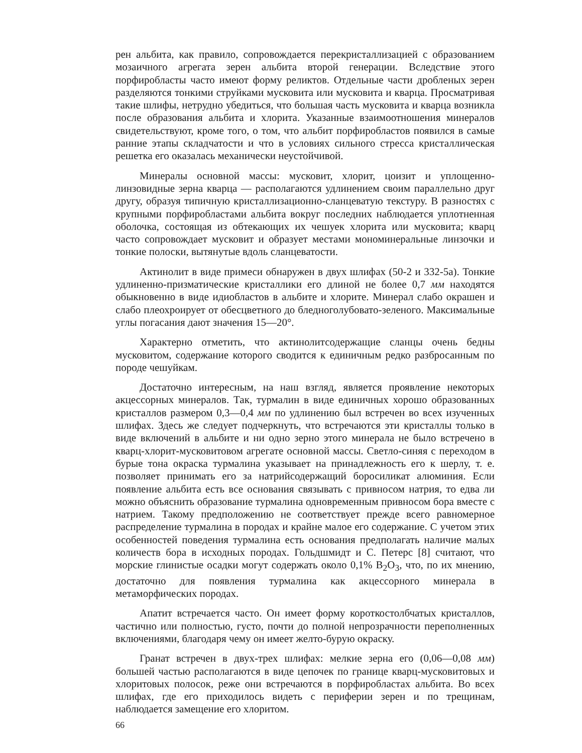рен альбита, как правило, сопровождается перекристаллизацией с образованием мозаичного агрегата зерен альбита второй генерации. Вследствие этого порфиробласты часто имеют форму реликтов. Отдельные части дробленых зерен разделяются тонкими струйками мусковита или мусковита и кварца. Просматривая такие шлифы, нетрудно убедиться, что большая часть мусковита и кварца возникла после образования альбита и хлорита. Указанные взаимоотношения минералов свидетельствуют, кроме того, о том, что альбит порфиробластов появился в самые ранние этапы складчатости и что в условиях сильного стресса кристаллическая решетка его оказалась механически неустойчивой.
Минералы основной массы: мусковит, хлорит, цоизит и уплощенно-линзовидные зерна кварца — располагаются удлинением своим параллельно друг другу, образуя типичную кристаллизационно-сланцеватую текстуру. В разностях с крупными порфиробластами альбита вокруг последних наблюдается уплотненная оболочка, состоящая из обтекающих их чешуек хлорита или мусковита; кварц часто сопровождает мусковит и образует местами мономинеральные линзочки и тонкие полоски, вытянутые вдоль сланцеватости.
Актинолит в виде примеси обнаружен в двух шлифах (50-2 и 332-5а). Тонкие удлиненно-призматические кристаллики его длиной не более 0,7 мм находятся обыкновенно в виде идиобластов в альбите и хлорите. Минерал слабо окрашен и слабо плеохроирует от обесцветного до бледноголубовато-зеленого. Максимальные углы погасания дают значения 15—20°.
Характерно отметить, что актинолитсодержащие сланцы очень бедны мусковитом, содержание которого сводится к единичным редко разбросанным по породе чешуйкам.
Достаточно интересным, на наш взгляд, является проявление некоторых акцессорных минералов. Так, турмалин в виде единичных хорошо образованных кристаллов размером 0,3—0,4 мм по удлинению был встречен во всех изученных шлифах. Здесь же следует подчеркнуть, что встречаются эти кристаллы только в виде включений в альбите и ни одно зерно этого минерала не было встречено в кварц-хлорит-мусковитовом агрегате основной массы. Светло-синяя с переходом в бурые тона окраска турмалина указывает на принадлежность его к шерлу, т. е. позволяет принимать его за натрийсодержащий боросиликат алюминия. Если появление альбита есть все основания связывать с привносом натрия, то едва ли можно объяснить образование турмалина одновременным привносом бора вместе с натрием. Такому предположению не соответствует прежде всего равномерное распределение турмалина в породах и крайне малое его содержание. С учетом этих особенностей поведения турмалина есть основания предполагать наличие малых количеств бора в исходных породах. Гольдшмидт и С. Петерс [8] считают, что морские глинистые осадки могут содержать около 0,1% B<sub>2</sub>O<sub>3</sub>, что, по их мнению, достаточно для появления турмалина как акцессорного минерала в метаморфических породах.
Апатит встречается часто. Он имеет форму короткостолбчатых кристаллов, частично или полностью, густо, почти до полной непрозрачности переполненных включениями, благодаря чему он имеет желто-бурую окраску.
Гранат встречен в двух-трех шлифах: мелкие зерна его (0,06—0,08 мм) большей частью располагаются в виде цепочек по границе кварц-мусковитовых и хлоритовых полосок, реже они встречаются в порфиробластах альбита. Во всех шлифах, где его приходилось видеть с периферии зерен и по трещинам, наблюдается замещение его хлоритом.
66